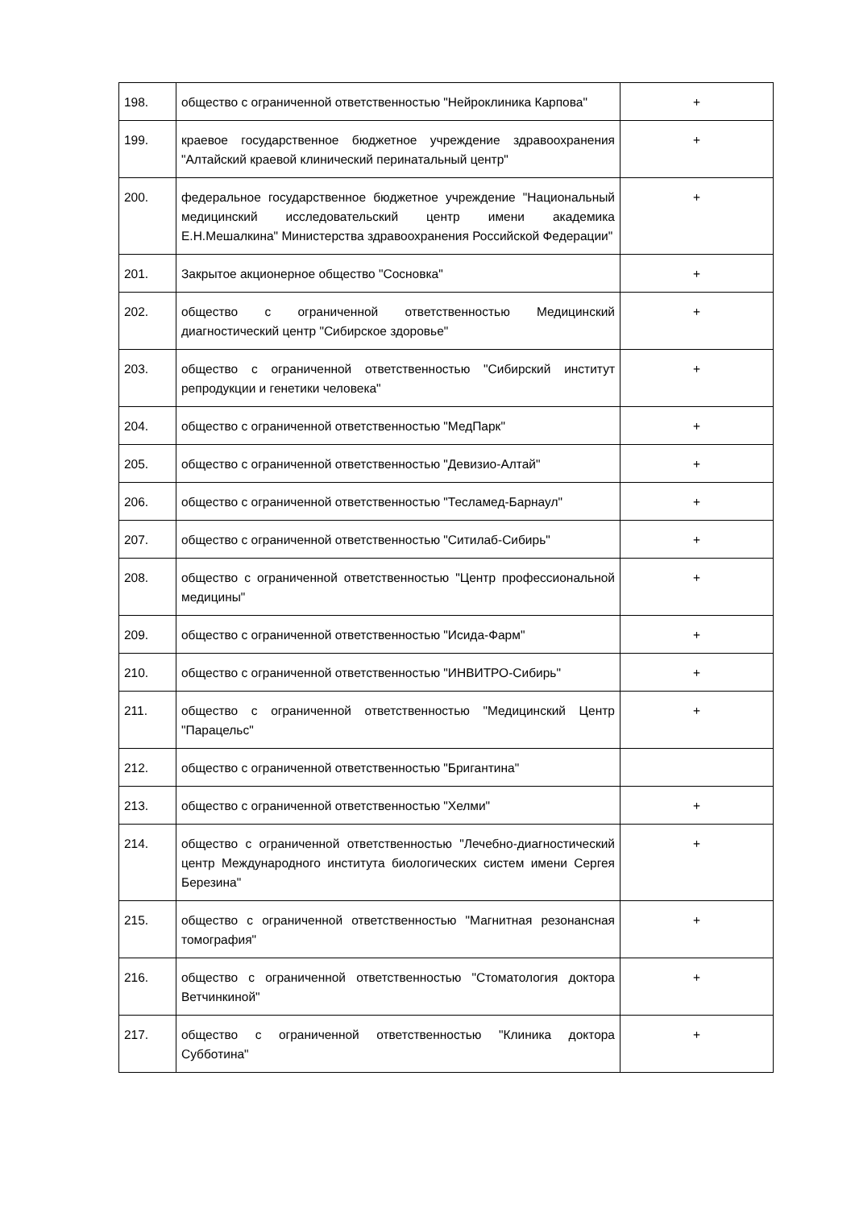| 198. | общество с ограниченной ответственностью "Нейроклиника Карпова" | + |
| 199. | краевое государственное бюджетное учреждение здравоохранения "Алтайский краевой клинический перинатальный центр" | + |
| 200. | федеральное государственное бюджетное учреждение "Национальный медицинский исследовательский центр имени академика Е.Н.Мешалкина" Министерства здравоохранения Российской Федерации" | + |
| 201. | Закрытое акционерное общество "Сосновка" | + |
| 202. | общество с ограниченной ответственностью Медицинский диагностический центр "Сибирское здоровье" | + |
| 203. | общество с ограниченной ответственностью "Сибирский институт репродукции и генетики человека" | + |
| 204. | общество с ограниченной ответственностью "МедПарк" | + |
| 205. | общество с ограниченной ответственностью "Девизио-Алтай" | + |
| 206. | общество с ограниченной ответственностью "Тесламед-Барнаул" | + |
| 207. | общество с ограниченной ответственностью "Ситилаб-Сибирь" | + |
| 208. | общество с ограниченной ответственностью "Центр профессиональной медицины" | + |
| 209. | общество с ограниченной ответственностью "Исида-Фарм" | + |
| 210. | общество с ограниченной ответственностью "ИНВИТРО-Сибирь" | + |
| 211. | общество с ограниченной ответственностью "Медицинский Центр "Парацельс" | + |
| 212. | общество с ограниченной ответственностью "Бригантина" | |
| 213. | общество с ограниченной ответственностью "Хелми" | + |
| 214. | общество с ограниченной ответственностью "Лечебно-диагностический центр Международного института биологических систем имени Сергея Березина" | + |
| 215. | общество с ограниченной ответственностью "Магнитная резонансная томография" | + |
| 216. | общество с ограниченной ответственностью "Стоматология доктора Ветчинкиной" | + |
| 217. | общество с ограниченной ответственностью "Клиника доктора Субботина" | + |